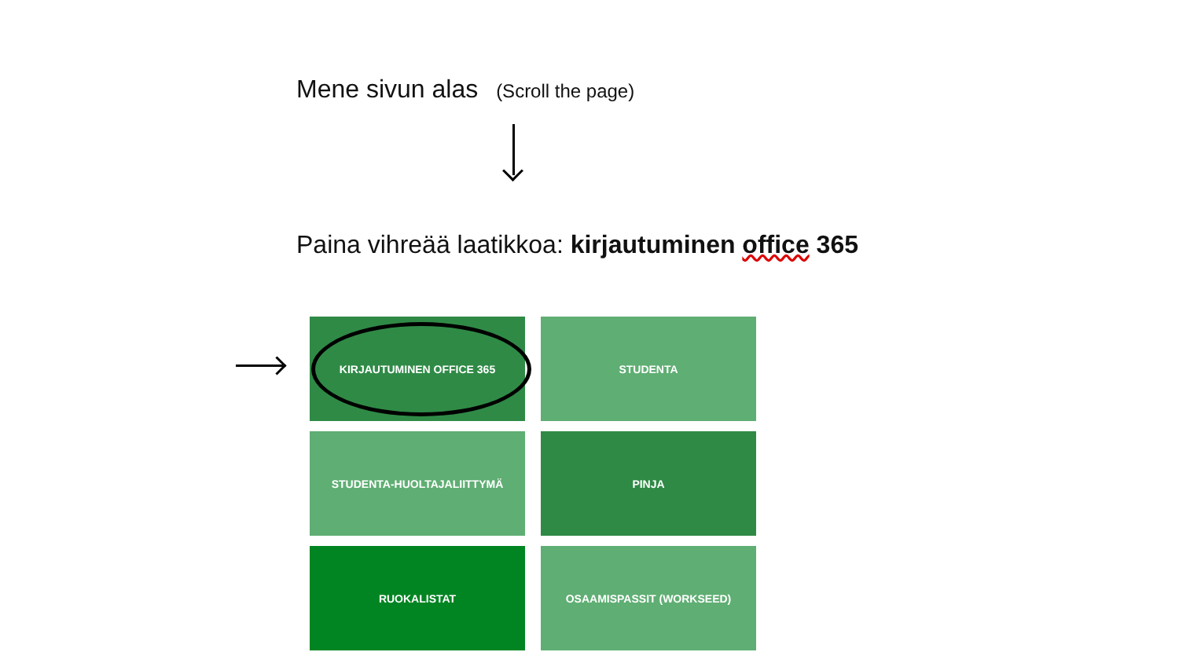Mene sivun alas (Scroll the page)
Paina vihreää laatikkoa: kirjautuminen office 365
KIRJAUTUMINEN OFFICE 365
STUDENTA
STUDENTA-HUOLTAJALIITTYMÄ
PINJA
RUOKALISTAT
OSAAMISPASSIT (WORKSEED)